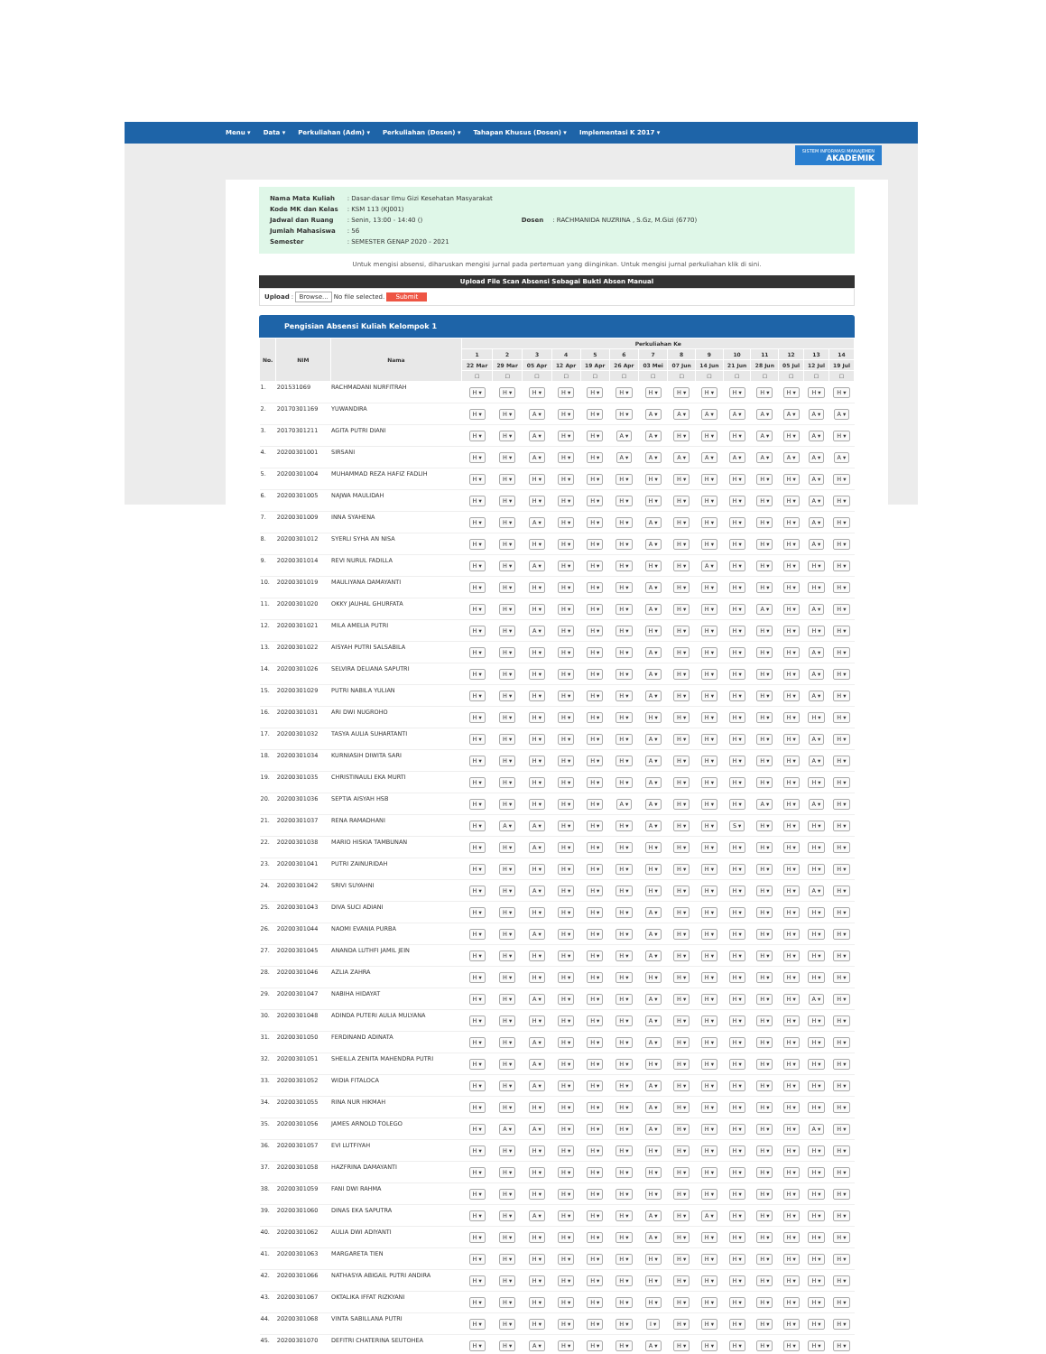Menu ▾ Data ▾ Perkuliahan (Adm) ▾ Perkuliahan (Dosen) ▾ Tahapan Khusus (Dosen) ▾ Implementasi K 2017 ▾
SISTEM INFORMASI MANAJEMEN
AKADEMIK
| Nama Mata Kuliah | : Dasar-dasar Ilmu Gizi Kesehatan Masyarakat |
| Kode MK dan Kelas | : KSM 113 (KJ001) |
| Jadwal dan Ruang | : Senin, 13:00 - 14:40 () |
| Jumlah Mahasiswa | : 56 |
| Semester | : SEMESTER GENAP 2020 - 2021 |
| Dosen | : RACHMANIDA NUZRINA , S.Gz, M.Gizi (6770) |
Untuk mengisi absensi, diharuskan mengisi jurnal pada pertemuan yang diinginkan. Untuk mengisi jurnal perkuliahan klik di sini.
Upload File Scan Absensi Sebagai Bukti Absen Manual
Upload : Browse... No file selected. Submit
Pengisian Absensi Kuliah Kelompok 1
| No. | NIM | Nama | Perkuliahan Ke | | | | | | | | | | | | | |
| --- | --- | --- | --- | --- | --- | --- | --- | --- | --- | --- | --- | --- | --- | --- | --- | --- |
| | | | 1 | 2 | 3 | 4 | 5 | 6 | 7 | 8 | 9 | 10 | 11 | 12 | 13 | 14 |
| | | | 22 Mar | 29 Mar | 05 Apr | 12 Apr | 19 Apr | 26 Apr | 03 Mei | 07 Jun | 14 Jun | 21 Jun | 28 Jun | 05 Jul | 12 Jul | 19 Jul |
| | | | ☐ | ☐ | ☐ | ☐ | ☐ | ☐ | ☐ | ☐ | ☐ | ☐ | ☐ | ☐ | ☐ | ☐ |
| 1. | 201531069 | RACHMADANI NURFITRAH | H ▾ | H ▾ | H ▾ | H ▾ | H ▾ | H ▾ | H ▾ | H ▾ | H ▾ | H ▾ | H ▾ | H ▾ | H ▾ | H ▾ |
| 2. | 20170301169 | YUWANDIRA | H ▾ | H ▾ | A ▾ | H ▾ | H ▾ | H ▾ | A ▾ | A ▾ | A ▾ | A ▾ | A ▾ | A ▾ | A ▾ | A ▾ |
| 3. | 20170301211 | AGITA PUTRI DIANI | H ▾ | H ▾ | A ▾ | H ▾ | H ▾ | A ▾ | A ▾ | H ▾ | H ▾ | H ▾ | A ▾ | H ▾ | A ▾ | H ▾ |
| 4. | 20200301001 | SIRSANI | H ▾ | H ▾ | A ▾ | H ▾ | H ▾ | A ▾ | A ▾ | A ▾ | A ▾ | A ▾ | A ▾ | A ▾ | A ▾ | A ▾ |
| 5. | 20200301004 | MUHAMMAD REZA HAFIZ FADLIH | H ▾ | H ▾ | H ▾ | H ▾ | H ▾ | H ▾ | H ▾ | H ▾ | H ▾ | H ▾ | H ▾ | H ▾ | A ▾ | H ▾ |
| 6. | 20200301005 | NAJWA MAULIDAH | H ▾ | H ▾ | H ▾ | H ▾ | H ▾ | H ▾ | H ▾ | H ▾ | H ▾ | H ▾ | H ▾ | H ▾ | A ▾ | H ▾ |
| 7. | 20200301009 | INNA SYAHENA | H ▾ | H ▾ | A ▾ | H ▾ | H ▾ | H ▾ | A ▾ | H ▾ | H ▾ | H ▾ | H ▾ | H ▾ | A ▾ | H ▾ |
| 8. | 20200301012 | SYERLI SYHA AN NISA | H ▾ | H ▾ | H ▾ | H ▾ | H ▾ | H ▾ | A ▾ | H ▾ | H ▾ | H ▾ | H ▾ | H ▾ | A ▾ | H ▾ |
| 9. | 20200301014 | REVI NURUL FADILLA | H ▾ | H ▾ | A ▾ | H ▾ | H ▾ | H ▾ | H ▾ | H ▾ | A ▾ | H ▾ | H ▾ | H ▾ | H ▾ | H ▾ |
| 10. | 20200301019 | MAULIYANA DAMAYANTI | H ▾ | H ▾ | H ▾ | H ▾ | H ▾ | H ▾ | A ▾ | H ▾ | H ▾ | H ▾ | H ▾ | H ▾ | H ▾ | H ▾ |
| 11. | 20200301020 | OKKY JAUHAL GHURFATA | H ▾ | H ▾ | H ▾ | H ▾ | H ▾ | H ▾ | A ▾ | H ▾ | H ▾ | H ▾ | A ▾ | H ▾ | A ▾ | H ▾ |
| 12. | 20200301021 | MILA AMELIA PUTRI | H ▾ | H ▾ | A ▾ | H ▾ | H ▾ | H ▾ | H ▾ | H ▾ | H ▾ | H ▾ | H ▾ | H ▾ | H ▾ | H ▾ |
| 13. | 20200301022 | AISYAH PUTRI SALSABILA | H ▾ | H ▾ | H ▾ | H ▾ | H ▾ | H ▾ | A ▾ | H ▾ | H ▾ | H ▾ | H ▾ | H ▾ | A ▾ | H ▾ |
| 14. | 20200301026 | SELVIRA DELIANA SAPUTRI | H ▾ | H ▾ | H ▾ | H ▾ | H ▾ | H ▾ | A ▾ | H ▾ | H ▾ | H ▾ | H ▾ | H ▾ | A ▾ | H ▾ |
| 15. | 20200301029 | PUTRI NABILA YULIAN | H ▾ | H ▾ | H ▾ | H ▾ | H ▾ | H ▾ | A ▾ | H ▾ | H ▾ | H ▾ | H ▾ | H ▾ | A ▾ | H ▾ |
| 16. | 20200301031 | ARI DWI NUGROHO | H ▾ | H ▾ | H ▾ | H ▾ | H ▾ | H ▾ | H ▾ | H ▾ | H ▾ | H ▾ | H ▾ | H ▾ | H ▾ | H ▾ |
| 17. | 20200301032 | TASYA AULIA SUHARTANTI | H ▾ | H ▾ | H ▾ | H ▾ | H ▾ | H ▾ | A ▾ | H ▾ | H ▾ | H ▾ | H ▾ | H ▾ | A ▾ | H ▾ |
| 18. | 20200301034 | KURNIASIH DIWITA SARI | H ▾ | H ▾ | H ▾ | H ▾ | H ▾ | H ▾ | A ▾ | H ▾ | H ▾ | H ▾ | H ▾ | H ▾ | A ▾ | H ▾ |
| 19. | 20200301035 | CHRISTINAULI EKA MURTI | H ▾ | H ▾ | H ▾ | H ▾ | H ▾ | H ▾ | A ▾ | H ▾ | H ▾ | H ▾ | H ▾ | H ▾ | H ▾ | H ▾ |
| 20. | 20200301036 | SEPTIA AISYAH HSB | H ▾ | H ▾ | H ▾ | H ▾ | H ▾ | A ▾ | A ▾ | H ▾ | H ▾ | H ▾ | A ▾ | H ▾ | A ▾ | H ▾ |
| 21. | 20200301037 | RENA RAMADHANI | H ▾ | A ▾ | A ▾ | H ▾ | H ▾ | H ▾ | A ▾ | H ▾ | H ▾ | S ▾ | H ▾ | H ▾ | H ▾ | H ▾ |
| 22. | 20200301038 | MARIO HISKIA TAMBUNAN | H ▾ | H ▾ | A ▾ | H ▾ | H ▾ | H ▾ | H ▾ | H ▾ | H ▾ | H ▾ | H ▾ | H ▾ | H ▾ | H ▾ |
| 23. | 20200301041 | PUTRI ZAINURIDAH | H ▾ | H ▾ | H ▾ | H ▾ | H ▾ | H ▾ | H ▾ | H ▾ | H ▾ | H ▾ | H ▾ | H ▾ | H ▾ | H ▾ |
| 24. | 20200301042 | SRIVI SUYAHNI | H ▾ | H ▾ | A ▾ | H ▾ | H ▾ | H ▾ | H ▾ | H ▾ | H ▾ | H ▾ | H ▾ | H ▾ | A ▾ | H ▾ |
| 25. | 20200301043 | DIVA SUCI ADIANI | H ▾ | H ▾ | H ▾ | H ▾ | H ▾ | H ▾ | A ▾ | H ▾ | H ▾ | H ▾ | H ▾ | H ▾ | H ▾ | H ▾ |
| 26. | 20200301044 | NAOMI EVANIA PURBA | H ▾ | H ▾ | A ▾ | H ▾ | H ▾ | H ▾ | A ▾ | H ▾ | H ▾ | H ▾ | H ▾ | H ▾ | H ▾ | H ▾ |
| 27. | 20200301045 | ANANDA LUTHFI JAMIL JEIN | H ▾ | H ▾ | H ▾ | H ▾ | H ▾ | H ▾ | A ▾ | H ▾ | H ▾ | H ▾ | H ▾ | H ▾ | H ▾ | H ▾ |
| 28. | 20200301046 | AZLIA ZAHRA | H ▾ | H ▾ | H ▾ | H ▾ | H ▾ | H ▾ | H ▾ | H ▾ | H ▾ | H ▾ | H ▾ | H ▾ | H ▾ | H ▾ |
| 29. | 20200301047 | NABIHA HIDAYAT | H ▾ | H ▾ | A ▾ | H ▾ | H ▾ | H ▾ | A ▾ | H ▾ | H ▾ | H ▾ | H ▾ | H ▾ | A ▾ | H ▾ |
| 30. | 20200301048 | ADINDA PUTERI AULIA MULYANA | H ▾ | H ▾ | H ▾ | H ▾ | H ▾ | H ▾ | A ▾ | H ▾ | H ▾ | H ▾ | H ▾ | H ▾ | H ▾ | H ▾ |
| 31. | 20200301050 | FERDINAND ADINATA | H ▾ | H ▾ | A ▾ | H ▾ | H ▾ | H ▾ | A ▾ | H ▾ | H ▾ | H ▾ | H ▾ | H ▾ | H ▾ | H ▾ |
| 32. | 20200301051 | SHEILLA ZENITA MAHENDRA PUTRI | H ▾ | H ▾ | A ▾ | H ▾ | H ▾ | H ▾ | H ▾ | H ▾ | H ▾ | H ▾ | H ▾ | H ▾ | H ▾ | H ▾ |
| 33. | 20200301052 | WIDIA FITALOCA | H ▾ | H ▾ | A ▾ | H ▾ | H ▾ | H ▾ | A ▾ | H ▾ | H ▾ | H ▾ | H ▾ | H ▾ | H ▾ | H ▾ |
| 34. | 20200301055 | RINA NUR HIKMAH | H ▾ | H ▾ | H ▾ | H ▾ | H ▾ | H ▾ | A ▾ | H ▾ | H ▾ | H ▾ | H ▾ | H ▾ | H ▾ | H ▾ |
| 35. | 20200301056 | JAMES ARNOLD TOLEGO | H ▾ | A ▾ | A ▾ | H ▾ | H ▾ | H ▾ | A ▾ | H ▾ | H ▾ | H ▾ | H ▾ | H ▾ | A ▾ | H ▾ |
| 36. | 20200301057 | EVI LUTFIYAH | H ▾ | H ▾ | H ▾ | H ▾ | H ▾ | H ▾ | H ▾ | H ▾ | H ▾ | H ▾ | H ▾ | H ▾ | H ▾ | H ▾ |
| 37. | 20200301058 | HAZFRINA DAMAYANTI | H ▾ | H ▾ | H ▾ | H ▾ | H ▾ | H ▾ | H ▾ | H ▾ | H ▾ | H ▾ | H ▾ | H ▾ | H ▾ | H ▾ |
| 38. | 20200301059 | FANI DWI RAHMA | H ▾ | H ▾ | H ▾ | H ▾ | H ▾ | H ▾ | H ▾ | H ▾ | H ▾ | H ▾ | H ▾ | H ▾ | H ▾ | H ▾ |
| 39. | 20200301060 | DINAS EKA SAPUTRA | H ▾ | H ▾ | A ▾ | H ▾ | H ▾ | H ▾ | A ▾ | H ▾ | A ▾ | H ▾ | H ▾ | H ▾ | H ▾ | H ▾ |
| 40. | 20200301062 | AULIA DWI ADIYANTI | H ▾ | H ▾ | H ▾ | H ▾ | H ▾ | H ▾ | A ▾ | H ▾ | H ▾ | H ▾ | H ▾ | H ▾ | H ▾ | H ▾ |
| 41. | 20200301063 | MARGARETA TIEN | H ▾ | H ▾ | H ▾ | H ▾ | H ▾ | H ▾ | H ▾ | H ▾ | H ▾ | H ▾ | H ▾ | H ▾ | H ▾ | H ▾ |
| 42. | 20200301066 | NATHASYA ABIGAIL PUTRI ANDIRA | H ▾ | H ▾ | H ▾ | H ▾ | H ▾ | H ▾ | H ▾ | H ▾ | H ▾ | H ▾ | H ▾ | H ▾ | H ▾ | H ▾ |
| 43. | 20200301067 | OKTALIKA IFFAT RIZKYANI | H ▾ | H ▾ | H ▾ | H ▾ | H ▾ | H ▾ | H ▾ | H ▾ | H ▾ | H ▾ | H ▾ | H ▾ | H ▾ | H ▾ |
| 44. | 20200301068 | VINTA SABILLANA PUTRI | H ▾ | H ▾ | H ▾ | H ▾ | H ▾ | H ▾ | I ▾ | H ▾ | H ▾ | H ▾ | H ▾ | H ▾ | H ▾ | H ▾ |
| 45. | 20200301070 | DEFITRI CHATERINA SEUTOHEA | H ▾ | H ▾ | A ▾ | H ▾ | H ▾ | H ▾ | A ▾ | H ▾ | H ▾ | H ▾ | H ▾ | H ▾ | H ▾ | H ▾ |